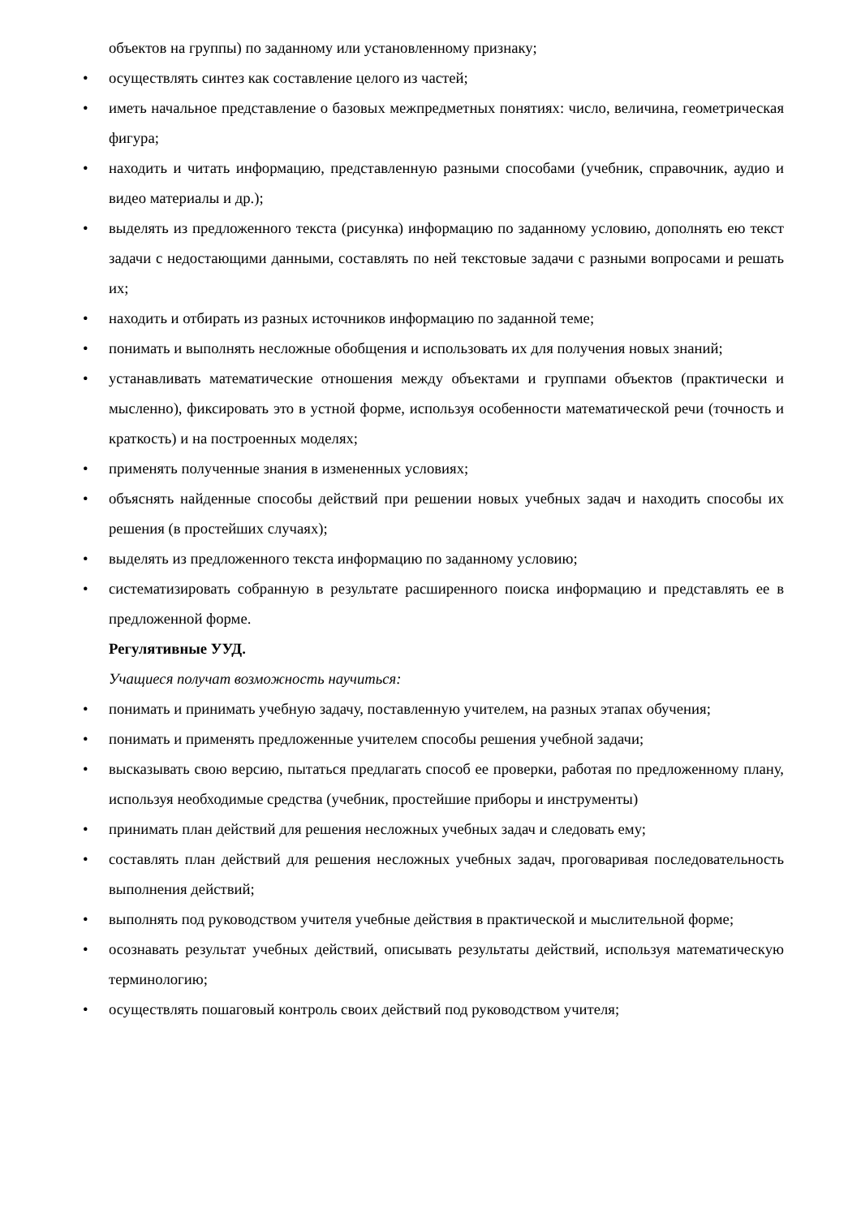объектов на группы) по заданному или установленному признаку;
• осуществлять синтез как составление целого из частей;
• иметь начальное представление о базовых межпредметных понятиях: число, величина, геометрическая фигура;
• находить и читать информацию, представленную разными способами (учебник, справочник, аудио и видео материалы и др.);
• выделять из предложенного текста (рисунка) информацию по заданному условию, дополнять ею текст задачи с недостающими данными, составлять по ней текстовые задачи с разными вопросами и решать их;
• находить и отбирать из разных источников информацию по заданной теме;
• понимать и выполнять несложные обобщения и использовать их для получения новых знаний;
• устанавливать математические отношения между объектами и группами объектов (практически и мысленно), фиксировать это в устной форме, используя особенности математической речи (точность и краткость) и на построенных моделях;
• применять полученные знания в измененных условиях;
• объяснять найденные способы действий при решении новых учебных задач и находить способы их решения (в простейших случаях);
• выделять из предложенного текста информацию по заданному условию;
• систематизировать собранную в результате расширенного поиска информацию и представлять ее в предложенной форме.
Регулятивные УУД.
Учащиеся получат возможность научиться:
• понимать и принимать учебную задачу, поставленную учителем, на разных этапах обучения;
• понимать и применять предложенные учителем способы решения учебной задачи;
• высказывать свою версию, пытаться предлагать способ ее проверки, работая по предложенному плану, используя необходимые средства (учебник, простейшие приборы и инструменты)
• принимать план действий для решения несложных учебных задач и следовать ему;
• составлять план действий для решения несложных учебных задач, проговаривая последовательность выполнения действий;
• выполнять под руководством учителя учебные действия в практической и мыслительной форме;
• осознавать результат учебных действий, описывать результаты действий, используя математическую терминологию;
• осуществлять пошаговый контроль своих действий под руководством учителя;